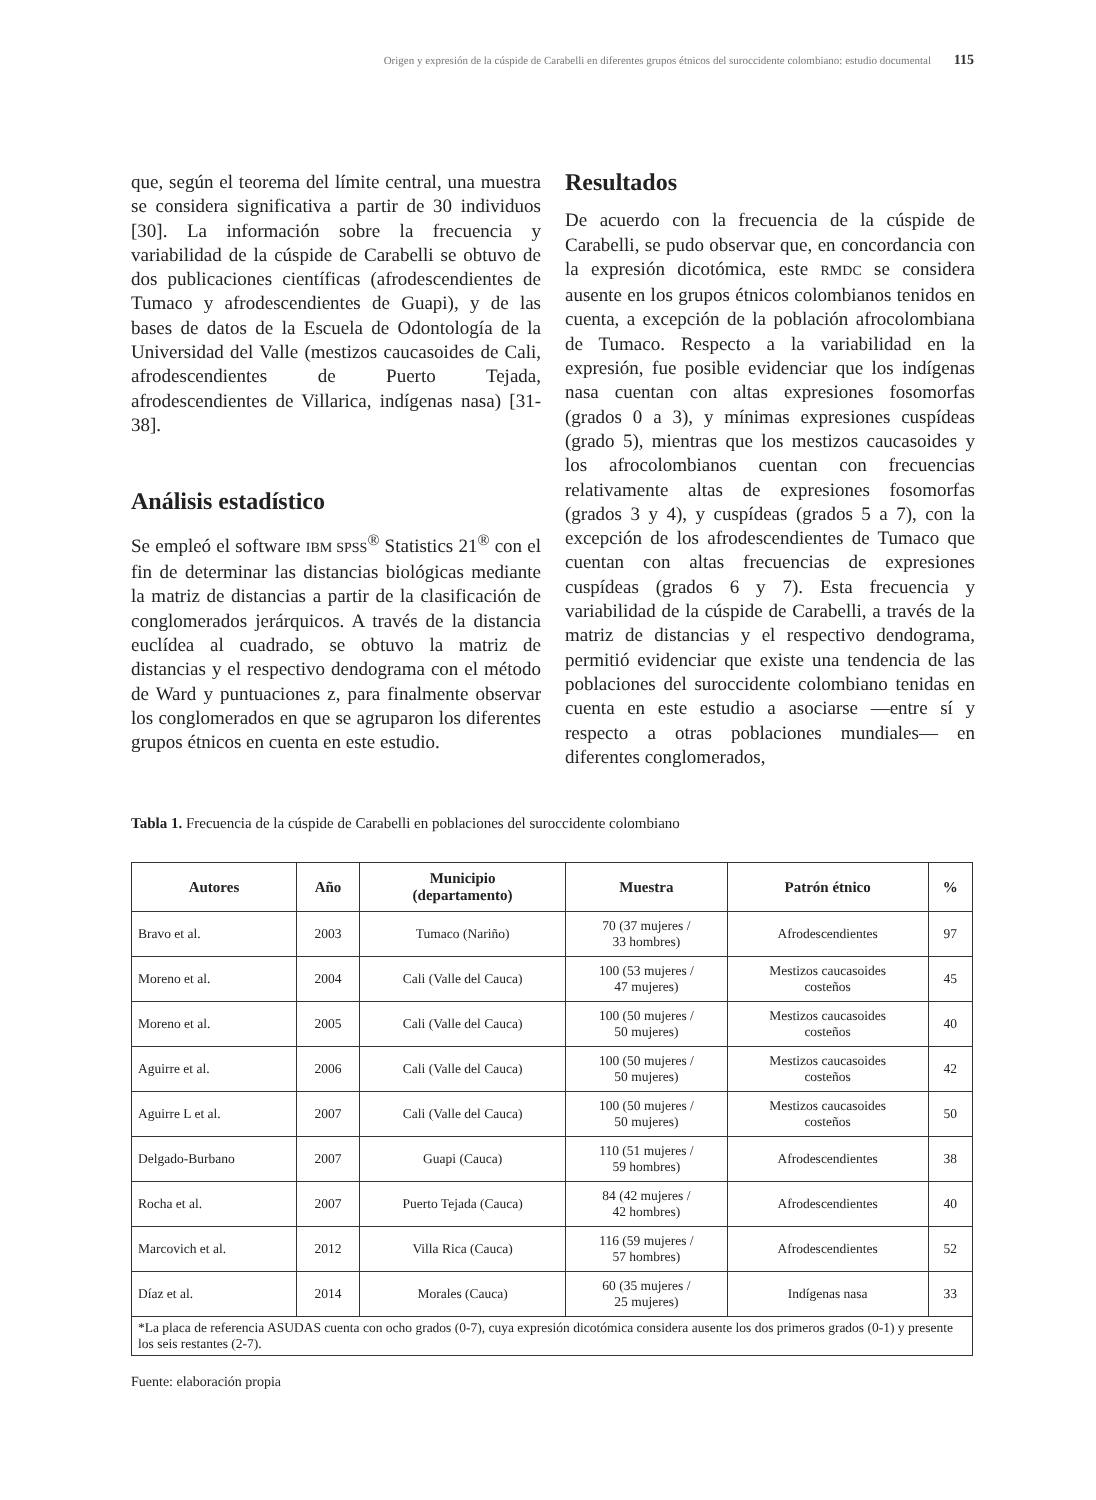Origen y expresión de la cúspide de Carabelli en diferentes grupos étnicos del suroccidente colombiano: estudio documental 115
que, según el teorema del límite central, una muestra se considera significativa a partir de 30 individuos [30]. La información sobre la frecuencia y variabilidad de la cúspide de Carabelli se obtuvo de dos publicaciones científicas (afrodescendientes de Tumaco y afrodescendientes de Guapi), y de las bases de datos de la Escuela de Odontología de la Universidad del Valle (mestizos caucasoides de Cali, afrodescendientes de Puerto Tejada, afrodescendientes de Villarica, indígenas nasa) [31-38].
Análisis estadístico
Se empleó el software IBM SPSS<sup>®</sup> Statistics 21<sup>®</sup> con el fin de determinar las distancias biológicas mediante la matriz de distancias a partir de la clasificación de conglomerados jerárquicos. A través de la distancia euclídea al cuadrado, se obtuvo la matriz de distancias y el respectivo dendograma con el método de Ward y puntuaciones z, para finalmente observar los conglomerados en que se agruparon los diferentes grupos étnicos en cuenta en este estudio.
Resultados
De acuerdo con la frecuencia de la cúspide de Carabelli, se pudo observar que, en concordancia con la expresión dicotómica, este RMDC se considera ausente en los grupos étnicos colombianos tenidos en cuenta, a excepción de la población afrocolombiana de Tumaco. Respecto a la variabilidad en la expresión, fue posible evidenciar que los indígenas nasa cuentan con altas expresiones fosomorfas (grados 0 a 3), y mínimas expresiones cuspídeas (grado 5), mientras que los mestizos caucasoides y los afrocolombianos cuentan con frecuencias relativamente altas de expresiones fosomorfas (grados 3 y 4), y cuspídeas (grados 5 a 7), con la excepción de los afrodescendientes de Tumaco que cuentan con altas frecuencias de expresiones cuspídeas (grados 6 y 7). Esta frecuencia y variabilidad de la cúspide de Carabelli, a través de la matriz de distancias y el respectivo dendograma, permitió evidenciar que existe una tendencia de las poblaciones del suroccidente colombiano tenidas en cuenta en este estudio a asociarse —entre sí y respecto a otras poblaciones mundiales— en diferentes conglomerados,
Tabla 1. Frecuencia de la cúspide de Carabelli en poblaciones del suroccidente colombiano
| Autores | Año | Municipio (departamento) | Muestra | Patrón étnico | % |
| --- | --- | --- | --- | --- | --- |
| Bravo et al. | 2003 | Tumaco (Nariño) | 70 (37 mujeres / 33 hombres) | Afrodescendientes | 97 |
| Moreno et al. | 2004 | Cali (Valle del Cauca) | 100 (53 mujeres / 47 mujeres) | Mestizos caucasoides costeños | 45 |
| Moreno et al. | 2005 | Cali (Valle del Cauca) | 100 (50 mujeres / 50 mujeres) | Mestizos caucasoides costeños | 40 |
| Aguirre et al. | 2006 | Cali (Valle del Cauca) | 100 (50 mujeres / 50 mujeres) | Mestizos caucasoides costeños | 42 |
| Aguirre L et al. | 2007 | Cali (Valle del Cauca) | 100 (50 mujeres / 50 mujeres) | Mestizos caucasoides costeños | 50 |
| Delgado-Burbano | 2007 | Guapi (Cauca) | 110 (51 mujeres / 59 hombres) | Afrodescendientes | 38 |
| Rocha et al. | 2007 | Puerto Tejada (Cauca) | 84 (42 mujeres / 42 hombres) | Afrodescendientes | 40 |
| Marcovich et al. | 2012 | Villa Rica (Cauca) | 116 (59 mujeres / 57 hombres) | Afrodescendientes | 52 |
| Díaz et al. | 2014 | Morales (Cauca) | 60 (35 mujeres / 25 mujeres) | Indígenas nasa | 33 |
| *La placa de referencia ASUDAS cuenta con ocho grados (0-7), cuya expresión dicotómica considera ausente los dos primeros grados (0-1) y presente los seis restantes (2-7). | | | | | |
Fuente: elaboración propia